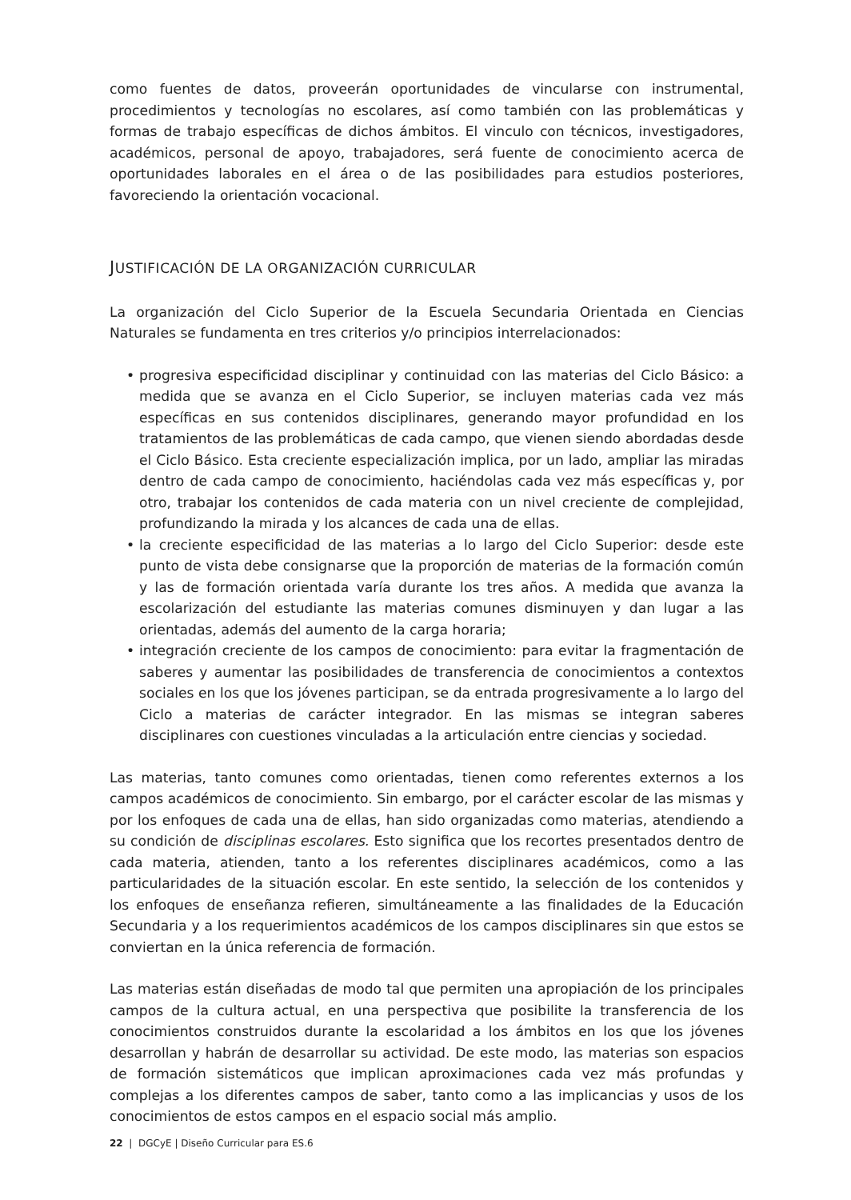como fuentes de datos, proveerán oportunidades de vincularse con instrumental, procedimientos y tecnologías no escolares, así como también con las problemáticas y formas de trabajo específicas de dichos ámbitos. El vinculo con técnicos, investigadores, académicos, personal de apoyo, trabajadores, será fuente de conocimiento acerca de oportunidades laborales en el área o de las posibilidades para estudios posteriores, favoreciendo la orientación vocacional.
JUSTIFICACIÓN DE LA ORGANIZACIÓN CURRICULAR
La organización del Ciclo Superior de la Escuela Secundaria Orientada en Ciencias Naturales se fundamenta en tres criterios y/o principios interrelacionados:
• progresiva especificidad disciplinar y continuidad con las materias del Ciclo Básico: a medida que se avanza en el Ciclo Superior, se incluyen materias cada vez más específicas en sus contenidos disciplinares, generando mayor profundidad en los tratamientos de las problemáticas de cada campo, que vienen siendo abordadas desde el Ciclo Básico. Esta creciente especialización implica, por un lado, ampliar las miradas dentro de cada campo de conocimiento, haciéndolas cada vez más específicas y, por otro, trabajar los contenidos de cada materia con un nivel creciente de complejidad, profundizando la mirada y los alcances de cada una de ellas.
• la creciente especificidad de las materias a lo largo del Ciclo Superior: desde este punto de vista debe consignarse que la proporción de materias de la formación común y las de formación orientada varía durante los tres años. A medida que avanza la escolarización del estudiante las materias comunes disminuyen y dan lugar a las orientadas, además del aumento de la carga horaria;
• integración creciente de los campos de conocimiento: para evitar la fragmentación de saberes y aumentar las posibilidades de transferencia de conocimientos a contextos sociales en los que los jóvenes participan, se da entrada progresivamente a lo largo del Ciclo a materias de carácter integrador. En las mismas se integran saberes disciplinares con cuestiones vinculadas a la articulación entre ciencias y sociedad.
Las materias, tanto comunes como orientadas, tienen como referentes externos a los campos académicos de conocimiento. Sin embargo, por el carácter escolar de las mismas y por los enfoques de cada una de ellas, han sido organizadas como materias, atendiendo a su condición de disciplinas escolares. Esto significa que los recortes presentados dentro de cada materia, atienden, tanto a los referentes disciplinares académicos, como a las particularidades de la situación escolar. En este sentido, la selección de los contenidos y los enfoques de enseñanza refieren, simultáneamente a las finalidades de la Educación Secundaria y a los requerimientos académicos de los campos disciplinares sin que estos se conviertan en la única referencia de formación.
Las materias están diseñadas de modo tal que permiten una apropiación de los principales campos de la cultura actual, en una perspectiva que posibilite la transferencia de los conocimientos construidos durante la escolaridad a los ámbitos en los que los jóvenes desarrollan y habrán de desarrollar su actividad. De este modo, las materias son espacios de formación sistemáticos que implican aproximaciones cada vez más profundas y complejas a los diferentes campos de saber, tanto como a las implicancias y usos de los conocimientos de estos campos en el espacio social más amplio.
22 | DGCyE | Diseño Curricular para ES.6